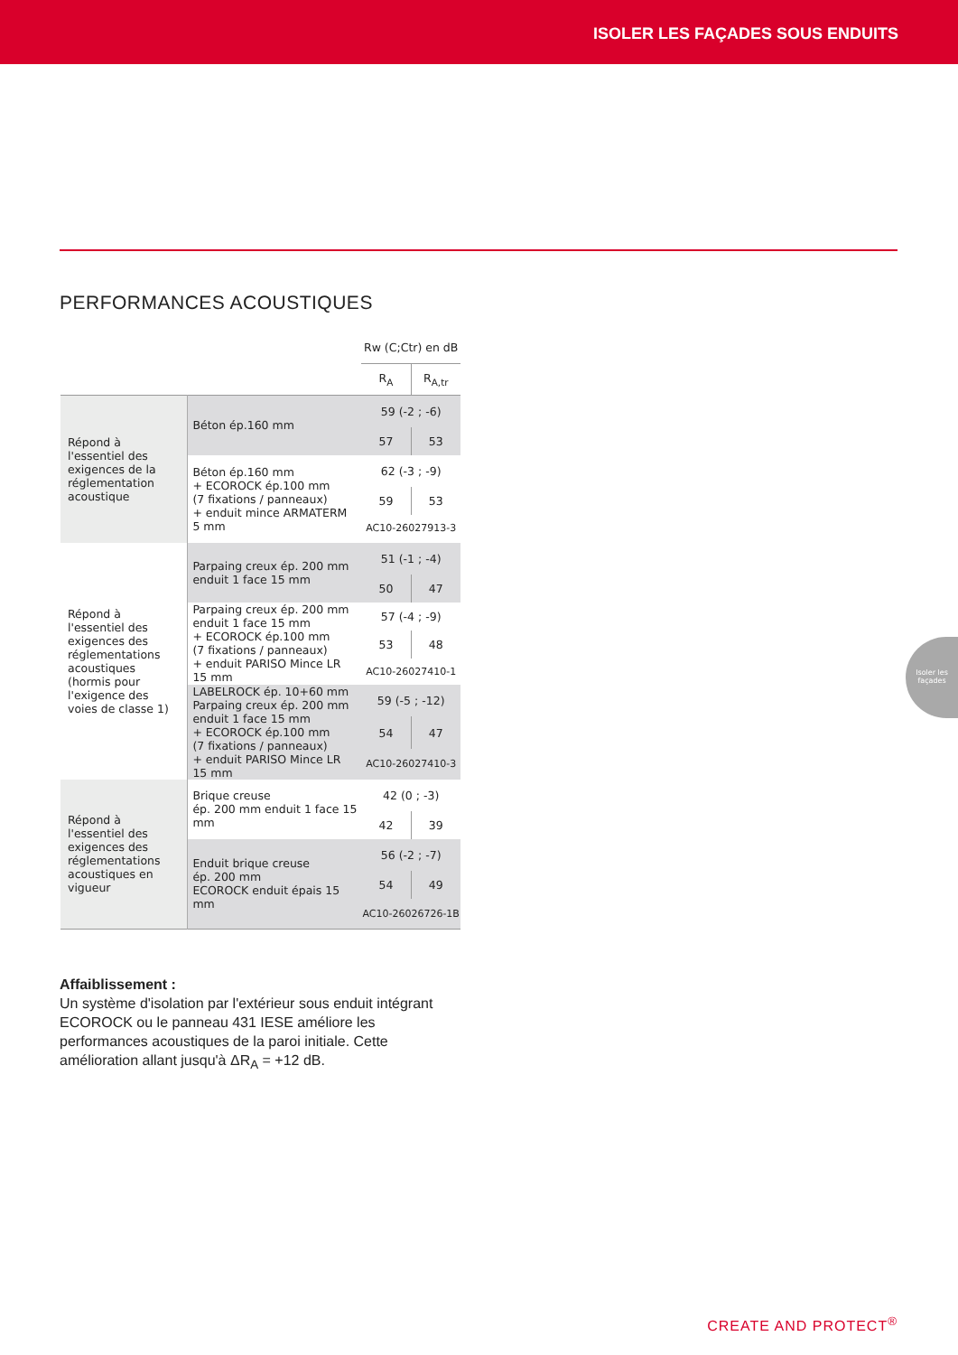ISOLER LES FAÇADES SOUS ENDUITS
PERFORMANCES ACOUSTIQUES
| | | Rw (C;Ctr) en dB | |
| --- | --- | --- | --- |
| | | R<sub>A</sub> | R<sub>A,tr</sub> |
| Répond à l'essentiel des exigences de la réglementation acoustique | Béton ép.160 mm | 59 (-2 ; -6) | |
| | | 57 | 53 |
| | Béton ép.160 mm + ECOROCK ép.100 mm (7 fixations / panneaux) + enduit mince ARMATERM 5 mm | 62 (-3 ; -9) | |
| | | 59 | 53 |
| | | AC10-26027913-3 | |
| Répond à l'essentiel des exigences des réglementations acoustiques (hormis pour l'exigence des voies de classe 1) | Parpaing creux ép. 200 mm enduit 1 face 15 mm | 51 (-1 ; -4) | |
| | | 50 | 47 |
| | Parpaing creux ép. 200 mm enduit 1 face 15 mm + ECOROCK ép.100 mm (7 fixations / panneaux) + enduit PARISO Mince LR 15 mm | 57 (-4 ; -9) | |
| | | 53 | 48 |
| | | AC10-26027410-1 | |
| | LABELROCK ép. 10+60 mm Parpaing creux ép. 200 mm enduit 1 face 15 mm + ECOROCK ép.100 mm (7 fixations / panneaux) + enduit PARISO Mince LR 15 mm | 59 (-5 ; -12) | |
| | | 54 | 47 |
| | | AC10-26027410-3 | |
| Répond à l'essentiel des exigences des réglementations acoustiques en vigueur | Brique creuse ép. 200 mm enduit 1 face 15 mm | 42 (0 ; -3) | |
| | | 42 | 39 |
| | Enduit brique creuse ép. 200 mm ECOROCK enduit épais 15 mm | 56 (-2 ; -7) | |
| | | 54 | 49 |
| | | AC10-26026726-1B | |
Affaiblissement :
Un système d'isolation par l'extérieur sous enduit intégrant ECOROCK ou le panneau 431 IESE améliore les performances acoustiques de la paroi initiale. Cette amélioration allant jusqu'à ΔR<sub>A</sub> = +12 dB.
Isoler les façades
CREATE AND PROTECT<sup>®</sup>